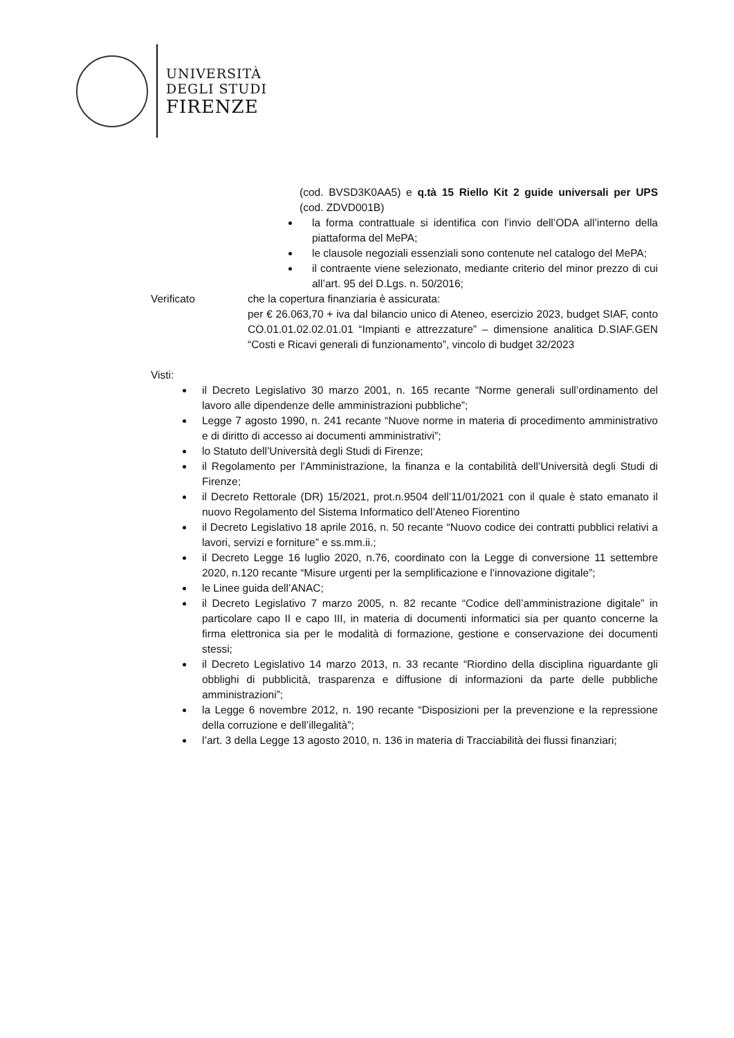UNIVERSITÀ
DEGLI STUDI
FIRENZE
(cod. BVSD3K0AA5) e q.tà 15 Riello Kit 2 guide universali per UPS (cod. ZDVD001B)
la forma contrattuale si identifica con l’invio dell’ODA all’interno della piattaforma del MePA;
le clausole negoziali essenziali sono contenute nel catalogo del MePA;
il contraente viene selezionato, mediante criterio del minor prezzo di cui all’art. 95 del D.Lgs. n. 50/2016;
Verificato che la copertura finanziaria è assicurata:
per € 26.063,70 + iva dal bilancio unico di Ateneo, esercizio 2023, budget SIAF, conto CO.01.01.02.02.01.01 “Impianti e attrezzature” – dimensione analitica D.SIAF.GEN “Costi e Ricavi generali di funzionamento”, vincolo di budget 32/2023
Visti:
il Decreto Legislativo 30 marzo 2001, n. 165 recante “Norme generali sull’ordinamento del lavoro alle dipendenze delle amministrazioni pubbliche”;
Legge 7 agosto 1990, n. 241 recante “Nuove norme in materia di procedimento amministrativo e di diritto di accesso ai documenti amministrativi”;
lo Statuto dell’Università degli Studi di Firenze;
il Regolamento per l’Amministrazione, la finanza e la contabilità dell’Università degli Studi di Firenze;
il Decreto Rettorale (DR) 15/2021, prot.n.9504 dell’11/01/2021 con il quale è stato emanato il nuovo Regolamento del Sistema Informatico dell’Ateneo Fiorentino
il Decreto Legislativo 18 aprile 2016, n. 50 recante “Nuovo codice dei contratti pubblici relativi a lavori, servizi e forniture” e ss.mm.ii.;
il Decreto Legge 16 luglio 2020, n.76, coordinato con la Legge di conversione 11 settembre 2020, n.120 recante “Misure urgenti per la semplificazione e l’innovazione digitale”;
le Linee guida dell’ANAC;
il Decreto Legislativo 7 marzo 2005, n. 82 recante “Codice dell’amministrazione digitale” in particolare capo II e capo III, in materia di documenti informatici sia per quanto concerne la firma elettronica sia per le modalità di formazione, gestione e conservazione dei documenti stessi;
il Decreto Legislativo 14 marzo 2013, n. 33 recante “Riordino della disciplina riguardante gli obblighi di pubblicità, trasparenza e diffusione di informazioni da parte delle pubbliche amministrazioni”;
la Legge 6 novembre 2012, n. 190 recante “Disposizioni per la prevenzione e la repressione della corruzione e dell’illegalità”;
l’art. 3 della Legge 13 agosto 2010, n. 136 in materia di Tracciabilità dei flussi finanziari;